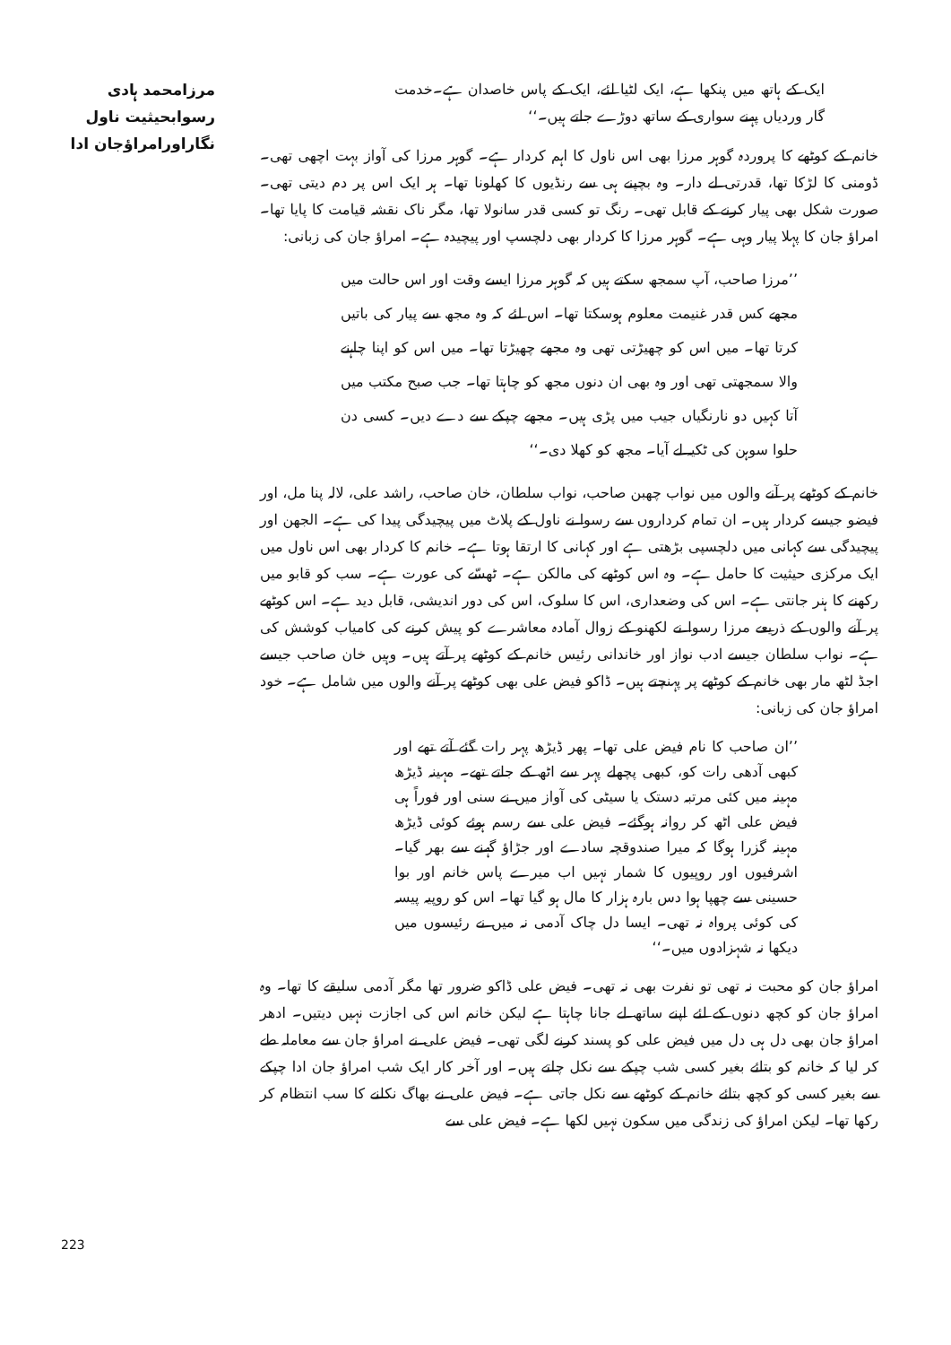مرزامحمد ہادی رسوابحیثیت ناول
نگاراورامراؤجان ادا
ایک کے ہاتھ میں پنکھا ہے، ایک لٹیا لئے، ایک کے پاس خاصدان ہے۔خدمت گار وردیاں پہنے سواری کے ساتھ دوڑے جاتے ہیں۔‘‘
خانم کے کوٹھے کا پروردہ گوہر مرزا بھی اس ناول کا اہم کردار ہے۔ گوہر مرزا کی آواز بہت اچھی تھی۔ ڈومنی کا لڑکا تھا، قدرتی لے دار۔ وہ بچپنے ہی سے رنڈیوں کا کھلونا تھا۔ ہر ایک اس پر دم دیتی تھی۔ صورت شکل بھی پیار کرنے کے قابل تھی۔ رنگ تو کسی قدر سانولا تھا، مگر ناک نقشہ قیامت کا پایا تھا۔ امراؤ جان کا پہلا پیار وہی ہے۔ گوہر مرزا کا کردار بھی دلچسپ اور پیچیدہ ہے۔ امراؤ جان کی زبانی:
’’مرزا صاحب، آپ سمجھ سکتے ہیں کہ گوہر مرزا ایسے وقت اور اس حالت میں مجھے کس قدر غنیمت معلوم ہوسکتا تھا۔ اس لئے کہ وہ مجھ سے پیار کی باتیں کرتا تھا۔ میں اس کو چھیڑتی تھی وہ مجھے چھیڑتا تھا۔ میں اس کو اپنا چاہنے والا سمجھتی تھی اور وہ بھی ان دنوں مجھ کو چاہتا تھا۔ جب صبح مکتب میں آتا کہیں دو نارنگیاں جیب میں پڑی ہیں۔ مجھے چپکے سے دے دیں۔ کسی دن حلوا سوہن کی ٹکیہ لے آیا۔ مجھ کو کھلا دی۔‘‘
خانم کے کوٹھے پر آنے والوں میں نواب چھبن صاحب، نواب سلطان، خان صاحب، راشد علی، لالہ پنا مل، اور فیضو جیسے کردار ہیں۔ ان تمام کرداروں سے رسوا نے ناول کے پلاٹ میں پیچیدگی پیدا کی ہے۔ الجھن اور پیچیدگی سے کہانی میں دلچسپی بڑھتی ہے اور کہانی کا ارتقا ہوتا ہے۔ خانم کا کردار بھی اس ناول میں ایک مرکزی حیثیت کا حامل ہے۔ وہ اس کوٹھے کی مالکن ہے۔ ٹھسّے کی عورت ہے۔ سب کو قابو میں رکھنے کا ہنر جانتی ہے۔ اس کی وضعداری، اس کا سلوک، اس کی دور اندیشی، قابل دید ہے۔ اس کوٹھے پر آنے والوں کے ذریعے مرزا رسوا نے لکھنو کے زوال آمادہ معاشرے کو پیش کرنے کی کامیاب کوشش کی ہے۔ نواب سلطان جیسے ادب نواز اور خاندانی رئیس خانم کے کوٹھے پر آتے ہیں۔ وہیں خان صاحب جیسے اجڈ لٹھ مار بھی خانم کے کوٹھے پر پہنچتے ہیں۔ ڈاکو فیض علی بھی کوٹھے پر آنے والوں میں شامل ہے۔ خود امراؤ جان کی زبانی:
’’ان صاحب کا نام فیض علی تھا۔ پھر ڈیڑھ پہر رات گئے آتے تھے اور کبھی آدھی رات کو، کبھی پچھلے پہر سے اٹھ کے جاتے تھے۔ مہینہ ڈیڑھ مہینہ میں کئی مرتبہ دستک یا سیٹی کی آواز میں نے سنی اور فوراً ہی فیض علی اٹھ کر روانہ ہوگئے۔ فیض علی سے رسم ہوئے کوئی ڈیڑھ مہینہ گزرا ہوگا کہ میرا صندوقچہ سادے اور جڑاؤ گہنے سے بھر گیا۔ اشرفیوں اور روپیوں کا شمار نہیں اب میرے پاس خانم اور بوا حسینی سے چھپا ہوا دس بارہ ہزار کا مال ہو گیا تھا۔ اس کو روپیہ پیسہ کی کوئی پرواہ نہ تھی۔ ایسا دل چاک آدمی نہ میں نے رئیسوں میں دیکھا نہ شہزادوں میں۔‘‘
امراؤ جان کو محبت نہ تھی تو نفرت بھی نہ تھی۔ فیض علی ڈاکو ضرور تھا مگر آدمی سلیقے کا تھا۔ وہ امراؤ جان کو کچھ دنوں کے لئے اپنے ساتھ لے جانا چاہتا ہے لیکن خانم اس کی اجازت نہیں دیتیں۔ ادھر امراؤ جان بھی دل ہی دل میں فیض علی کو پسند کرنے لگی تھی۔ فیض علی نے امراؤ جان سے معاملہ طے کر لیا کہ خانم کو بتائے بغیر کسی شب چپکے سے نکل چلتے ہیں۔ اور آخر کار ایک شب امراؤ جان ادا چپکے سے بغیر کسی کو کچھ بتائے خانم کے کوٹھے سے نکل جاتی ہے۔ فیض علی نے بھاگ نکلنے کا سب انتظام کر رکھا تھا۔ لیکن امراؤ کی زندگی میں سکون نہیں لکھا ہے۔ فیض علی سے
223